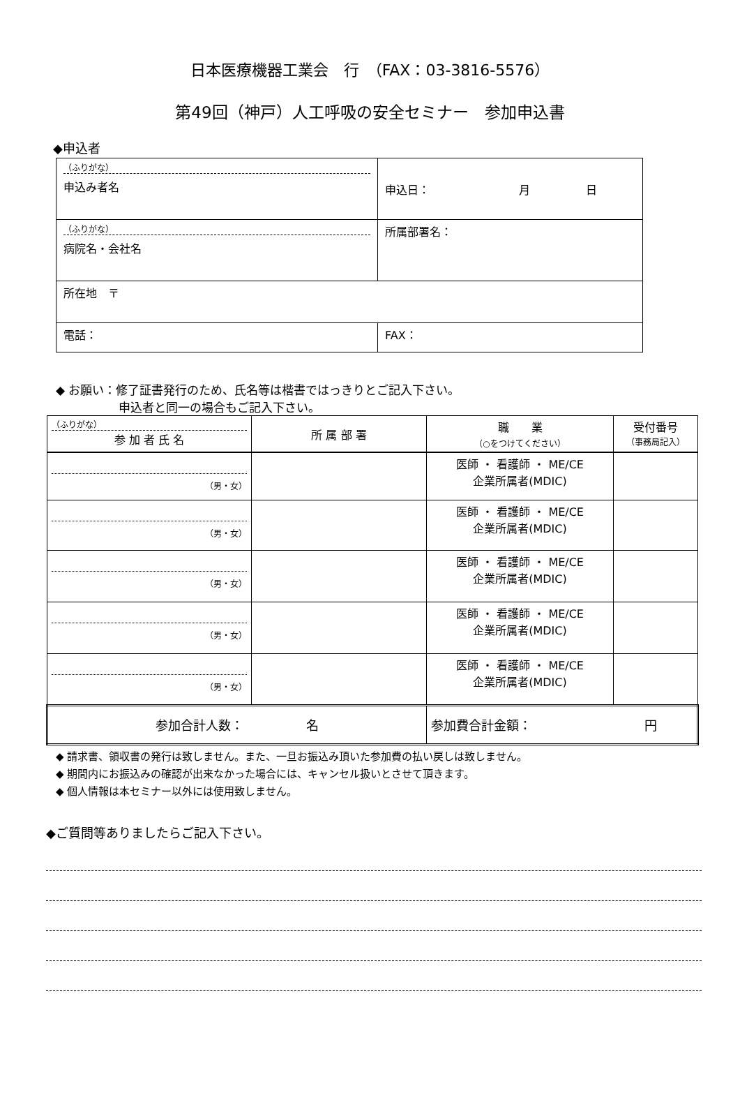日本医療機器工業会　行　（FAX：03-3816-5576）
第49回（神戸）人工呼吸の安全セミナー　参加申込書
◆申込者
| （ふりがな） 申込み者名 | 申込日： 月 日 |
| （ふりがな） 病院名・会社名 | 所属部署名： |
| 所在地 〒 | |
| 電話： | FAX： |
◆ お願い：修了証書発行のため、氏名等は楷書ではっきりとご記入下さい。
　　　　　 申込者と同一の場合もご記入下さい。
| （ふりがな） 参 加 者 氏 名 | 所 属 部 署 | 職 業 （○をつけてください） | 受付番号 （事務局記入） |
| --- | --- | --- | --- |
| （男・女） | | 医師 ・ 看護師 ・ ME/CE 企業所属者(MDIC) | |
| （男・女） | | 医師 ・ 看護師 ・ ME/CE 企業所属者(MDIC) | |
| （男・女） | | 医師 ・ 看護師 ・ ME/CE 企業所属者(MDIC) | |
| （男・女） | | 医師 ・ 看護師 ・ ME/CE 企業所属者(MDIC) | |
| （男・女） | | 医師 ・ 看護師 ・ ME/CE 企業所属者(MDIC) | |
| 参加合計人数： 名 | | 参加費合計金額： 円 | |
◆ 請求書、領収書の発行は致しません。また、一旦お振込み頂いた参加費の払い戻しは致しません。
◆ 期間内にお振込みの確認が出来なかった場合には、キャンセル扱いとさせて頂きます。
◆ 個人情報は本セミナー以外には使用致しません。
◆ご質問等ありましたらご記入下さい。